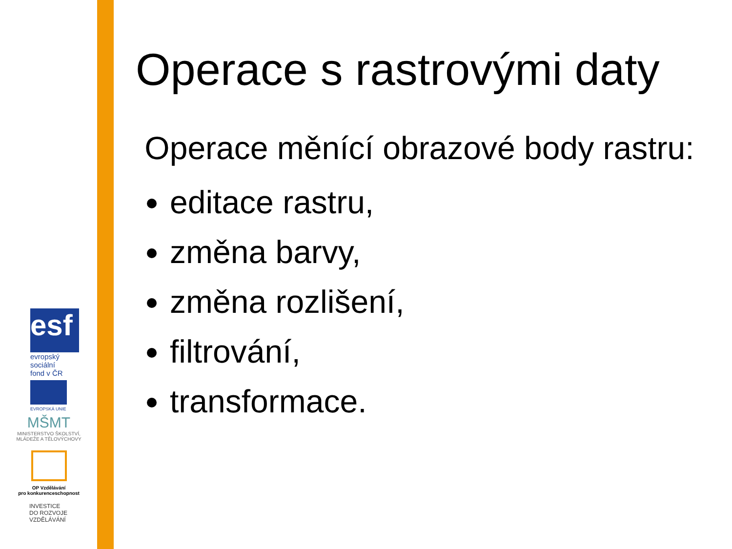Operace s rastrovými daty
Operace měnící obrazové body rastru:
editace rastru,
změna barvy,
změna rozlišení,
filtrování,
transformace.
esf
evropský
sociální
fond v ČR
EVROPSKÁ UNIE
MŠMT
MINISTERSTVO ŠKOLSTVÍ,
MLÁDEŽE A TĚLOVÝCHOVY
OP Vzdělávání
pro konkurenceschopnost
INVESTICE
DO ROZVOJE
VZDĚLÁVÁNÍ